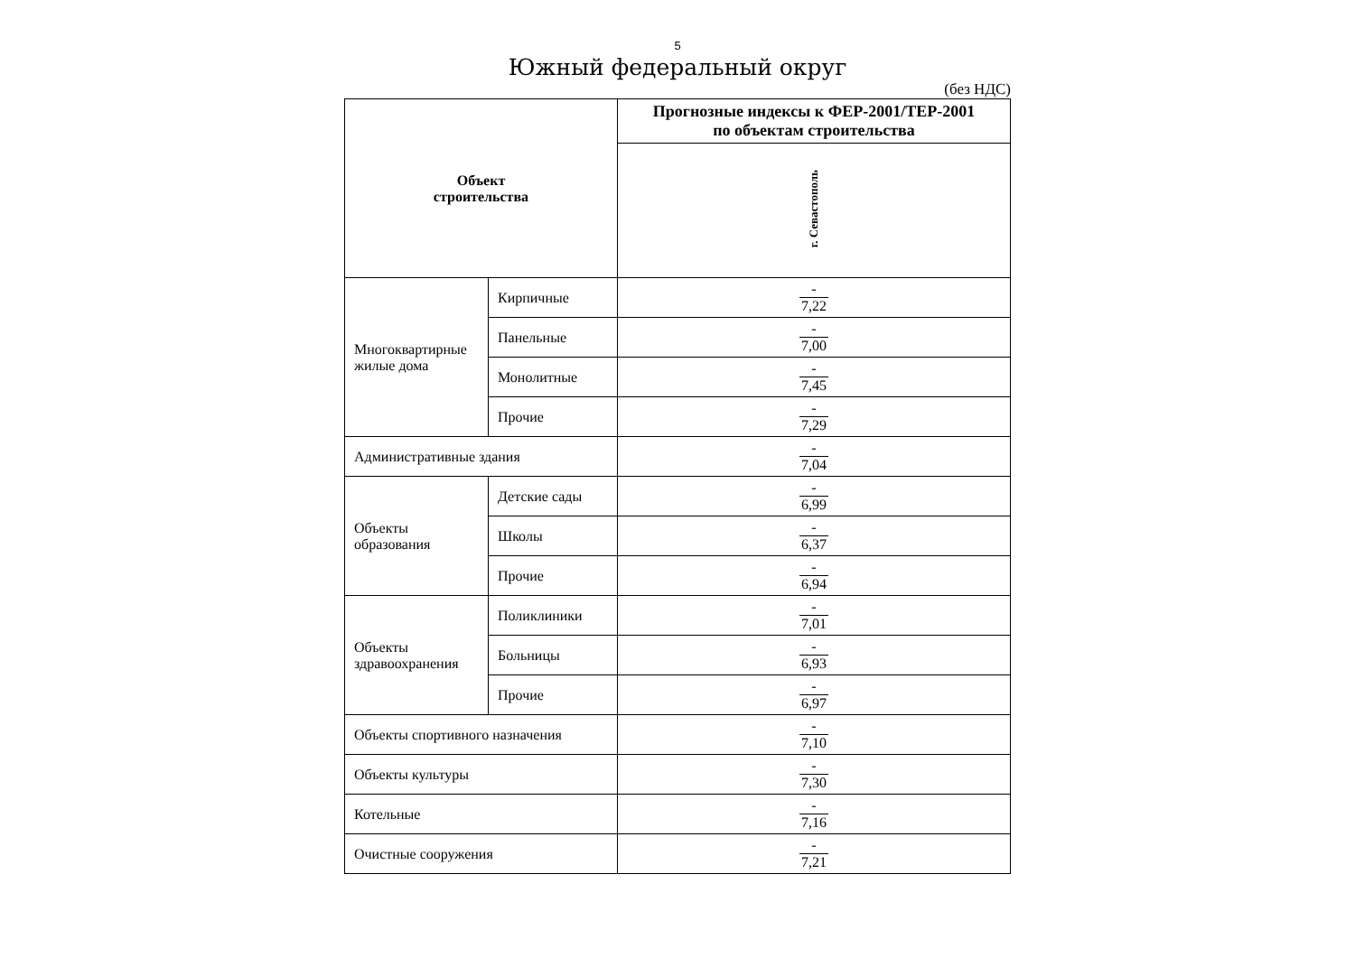5
Южный федеральный округ
(без НДС)
| Объект строительства | | Прогнозные индексы к ФЕР-2001/ТЕР-2001 по объектам строительства |
| --- | --- | --- |
| | | г. Севастополь |
| Многоквартирные жилые дома | Кирпичные | - 7,22 |
| | Панельные | - 7,00 |
| | Монолитные | - 7,45 |
| | Прочие | - 7,29 |
| Административные здания | | - 7,04 |
| Объекты образования | Детские сады | - 6,99 |
| | Школы | - 6,37 |
| | Прочие | - 6,94 |
| Объекты здравоохранения | Поликлиники | - 7,01 |
| | Больницы | - 6,93 |
| | Прочие | - 6,97 |
| Объекты спортивного назначения | | - 7,10 |
| Объекты культуры | | - 7,30 |
| Котельные | | - 7,16 |
| Очистные сооружения | | - 7,21 |